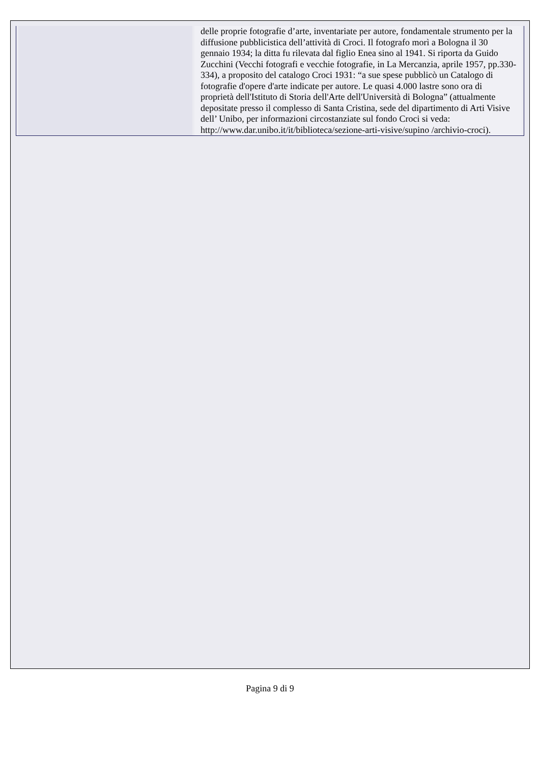| | delle proprie fotografie d’arte, inventariate per autore, fondamentale strumento per la diffusione pubblicistica dell’attività di Croci. Il fotografo morì a Bologna il 30 gennaio 1934; la ditta fu rilevata dal figlio Enea sino al 1941. Si riporta da Guido Zucchini (Vecchi fotografi e vecchie fotografie, in La Mercanzia, aprile 1957, pp.330-334), a proposito del catalogo Croci 1931: “a sue spese pubblicò un Catalogo di fotografie d'opere d'arte indicate per autore. Le quasi 4.000 lastre sono ora di proprietà dell'Istituto di Storia dell'Arte dell'Università di Bologna” (attualmente depositate presso il complesso di Santa Cristina, sede del dipartimento di Arti Visive dell’ Unibo, per informazioni circostanziate sul fondo Croci si veda: http://www.dar.unibo.it/it/biblioteca/sezione-arti-visive/supino /archivio-croci). |
Pagina 9 di 9